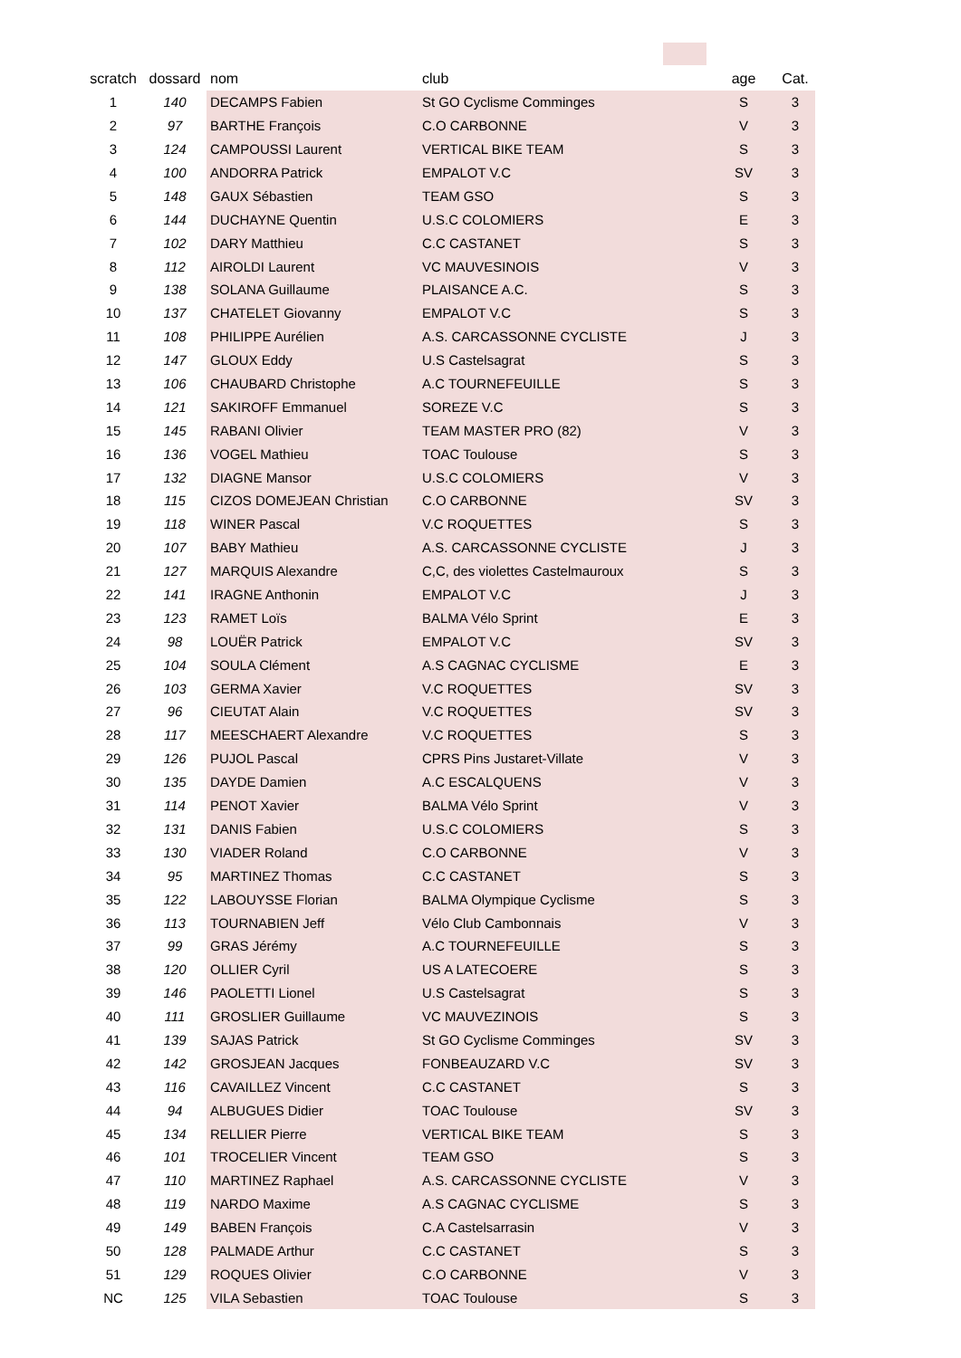| scratch | dossard | nom | club | age | Cat. |
| --- | --- | --- | --- | --- | --- |
| 1 | 140 | DECAMPS Fabien | St GO Cyclisme Comminges | S | 3 |
| 2 | 97 | BARTHE François | C.O CARBONNE | V | 3 |
| 3 | 124 | CAMPOUSSI Laurent | VERTICAL BIKE TEAM | S | 3 |
| 4 | 100 | ANDORRA Patrick | EMPALOT V.C | SV | 3 |
| 5 | 148 | GAUX Sébastien | TEAM GSO | S | 3 |
| 6 | 144 | DUCHAYNE Quentin | U.S.C COLOMIERS | E | 3 |
| 7 | 102 | DARY Matthieu | C.C CASTANET | S | 3 |
| 8 | 112 | AIROLDI Laurent | VC MAUVESINOIS | V | 3 |
| 9 | 138 | SOLANA Guillaume | PLAISANCE A.C. | S | 3 |
| 10 | 137 | CHATELET Giovanny | EMPALOT V.C | S | 3 |
| 11 | 108 | PHILIPPE Aurélien | A.S. CARCASSONNE CYCLISTE | J | 3 |
| 12 | 147 | GLOUX Eddy | U.S Castelsagrat | S | 3 |
| 13 | 106 | CHAUBARD Christophe | A.C TOURNEFEUILLE | S | 3 |
| 14 | 121 | SAKIROFF Emmanuel | SOREZE V.C | S | 3 |
| 15 | 145 | RABANI Olivier | TEAM MASTER PRO (82) | V | 3 |
| 16 | 136 | VOGEL Mathieu | TOAC Toulouse | S | 3 |
| 17 | 132 | DIAGNE Mansor | U.S.C COLOMIERS | V | 3 |
| 18 | 115 | CIZOS DOMEJEAN Christian | C.O CARBONNE | SV | 3 |
| 19 | 118 | WINER Pascal | V.C ROQUETTES | S | 3 |
| 20 | 107 | BABY Mathieu | A.S. CARCASSONNE CYCLISTE | J | 3 |
| 21 | 127 | MARQUIS Alexandre | C,C, des violettes Castelmauroux | S | 3 |
| 22 | 141 | IRAGNE Anthonin | EMPALOT V.C | J | 3 |
| 23 | 123 | RAMET Loïs | BALMA Vélo Sprint | E | 3 |
| 24 | 98 | LOUËR Patrick | EMPALOT V.C | SV | 3 |
| 25 | 104 | SOULA Clément | A.S CAGNAC CYCLISME | E | 3 |
| 26 | 103 | GERMA Xavier | V.C ROQUETTES | SV | 3 |
| 27 | 96 | CIEUTAT Alain | V.C ROQUETTES | SV | 3 |
| 28 | 117 | MEESCHAERT Alexandre | V.C ROQUETTES | S | 3 |
| 29 | 126 | PUJOL Pascal | CPRS Pins Justaret-Villate | V | 3 |
| 30 | 135 | DAYDE Damien | A.C ESCALQUENS | V | 3 |
| 31 | 114 | PENOT Xavier | BALMA Vélo Sprint | V | 3 |
| 32 | 131 | DANIS Fabien | U.S.C COLOMIERS | S | 3 |
| 33 | 130 | VIADER Roland | C.O CARBONNE | V | 3 |
| 34 | 95 | MARTINEZ Thomas | C.C CASTANET | S | 3 |
| 35 | 122 | LABOUYSSE Florian | BALMA Olympique Cyclisme | S | 3 |
| 36 | 113 | TOURNABIEN Jeff | Vélo Club Cambonnais | V | 3 |
| 37 | 99 | GRAS Jérémy | A.C TOURNEFEUILLE | S | 3 |
| 38 | 120 | OLLIER Cyril | US A LATECOERE | S | 3 |
| 39 | 146 | PAOLETTI Lionel | U.S Castelsagrat | S | 3 |
| 40 | 111 | GROSLIER Guillaume | VC MAUVEZINOIS | S | 3 |
| 41 | 139 | SAJAS Patrick | St GO Cyclisme Comminges | SV | 3 |
| 42 | 142 | GROSJEAN Jacques | FONBEAUZARD V.C | SV | 3 |
| 43 | 116 | CAVAILLEZ Vincent | C.C CASTANET | S | 3 |
| 44 | 94 | ALBUGUES Didier | TOAC Toulouse | SV | 3 |
| 45 | 134 | RELLIER Pierre | VERTICAL BIKE TEAM | S | 3 |
| 46 | 101 | TROCELIER Vincent | TEAM GSO | S | 3 |
| 47 | 110 | MARTINEZ Raphael | A.S. CARCASSONNE CYCLISTE | V | 3 |
| 48 | 119 | NARDO Maxime | A.S CAGNAC CYCLISME | S | 3 |
| 49 | 149 | BABEN François | C.A Castelsarrasin | V | 3 |
| 50 | 128 | PALMADE Arthur | C.C CASTANET | S | 3 |
| 51 | 129 | ROQUES Olivier | C.O CARBONNE | V | 3 |
| NC | 125 | VILA Sebastien | TOAC Toulouse | S | 3 |